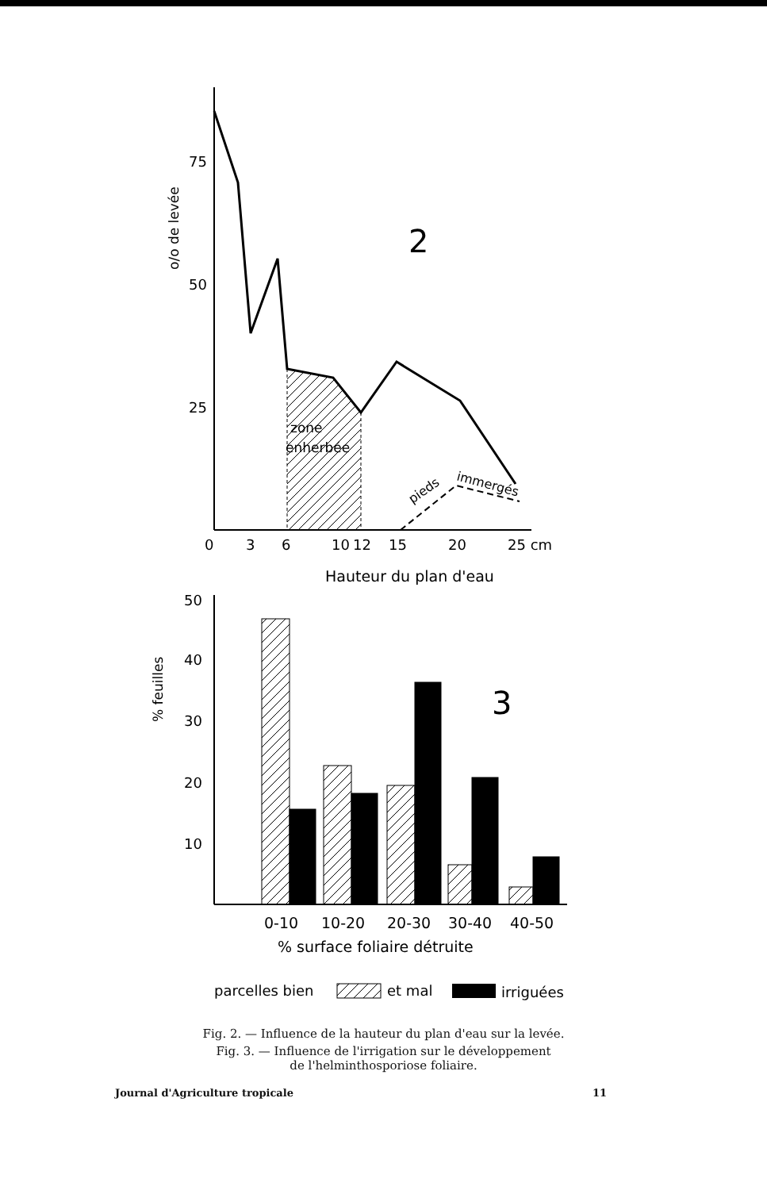zone
enherbée
pieds
immergés
2
75
50
25
o/o de levée
0
3
6
10
12
15
20
25 cm
Hauteur du plan d'eau
50
40
30
20
10
% feuilles
3
0-10
10-20
20-30
30-40
40-50
% surface foliaire détruite
parcelles bien
et mal
irriguées
Fig. 2. — Influence de la hauteur du plan d'eau sur la levée.
Fig. 3. — Influence de l'irrigation sur le développement
de l'helminthosporiose foliaire.
Journal d'Agriculture tropicale 11